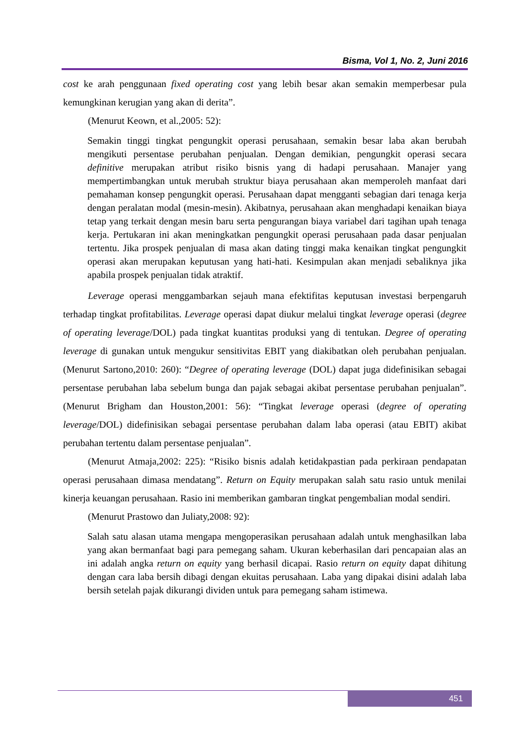Bisma, Vol 1, No. 2, Juni 2016
cost ke arah penggunaan fixed operating cost yang lebih besar akan semakin memperbesar pula kemungkinan kerugian yang akan di derita”.
(Menurut Keown, et al.,2005: 52):
Semakin tinggi tingkat pengungkit operasi perusahaan, semakin besar laba akan berubah mengikuti persentase perubahan penjualan. Dengan demikian, pengungkit operasi secara definitive merupakan atribut risiko bisnis yang di hadapi perusahaan. Manajer yang mempertimbangkan untuk merubah struktur biaya perusahaan akan memperoleh manfaat dari pemahaman konsep pengungkit operasi. Perusahaan dapat mengganti sebagian dari tenaga kerja dengan peralatan modal (mesin-mesin). Akibatnya, perusahaan akan menghadapi kenaikan biaya tetap yang terkait dengan mesin baru serta pengurangan biaya variabel dari tagihan upah tenaga kerja. Pertukaran ini akan meningkatkan pengungkit operasi perusahaan pada dasar penjualan tertentu. Jika prospek penjualan di masa akan dating tinggi maka kenaikan tingkat pengungkit operasi akan merupakan keputusan yang hati-hati. Kesimpulan akan menjadi sebaliknya jika apabila prospek penjualan tidak atraktif.
Leverage operasi menggambarkan sejauh mana efektifitas keputusan investasi berpengaruh terhadap tingkat profitabilitas. Leverage operasi dapat diukur melalui tingkat leverage operasi (degree of operating leverage/DOL) pada tingkat kuantitas produksi yang di tentukan. Degree of operating leverage di gunakan untuk mengukur sensitivitas EBIT yang diakibatkan oleh perubahan penjualan. (Menurut Sartono,2010: 260): “Degree of operating leverage (DOL) dapat juga didefinisikan sebagai persentase perubahan laba sebelum bunga dan pajak sebagai akibat persentase perubahan penjualan”. (Menurut Brigham dan Houston,2001: 56): “Tingkat leverage operasi (degree of operating leverage/DOL) didefinisikan sebagai persentase perubahan dalam laba operasi (atau EBIT) akibat perubahan tertentu dalam persentase penjualan”.
(Menurut Atmaja,2002: 225): “Risiko bisnis adalah ketidakpastian pada perkiraan pendapatan operasi perusahaan dimasa mendatang”. Return on Equity merupakan salah satu rasio untuk menilai kinerja keuangan perusahaan. Rasio ini memberikan gambaran tingkat pengembalian modal sendiri.
(Menurut Prastowo dan Juliaty,2008: 92):
Salah satu alasan utama mengapa mengoperasikan perusahaan adalah untuk menghasilkan laba yang akan bermanfaat bagi para pemegang saham. Ukuran keberhasilan dari pencapaian alas an ini adalah angka return on equity yang berhasil dicapai. Rasio return on equity dapat dihitung dengan cara laba bersih dibagi dengan ekuitas perusahaan. Laba yang dipakai disini adalah laba bersih setelah pajak dikurangi dividen untuk para pemegang saham istimewa.
451